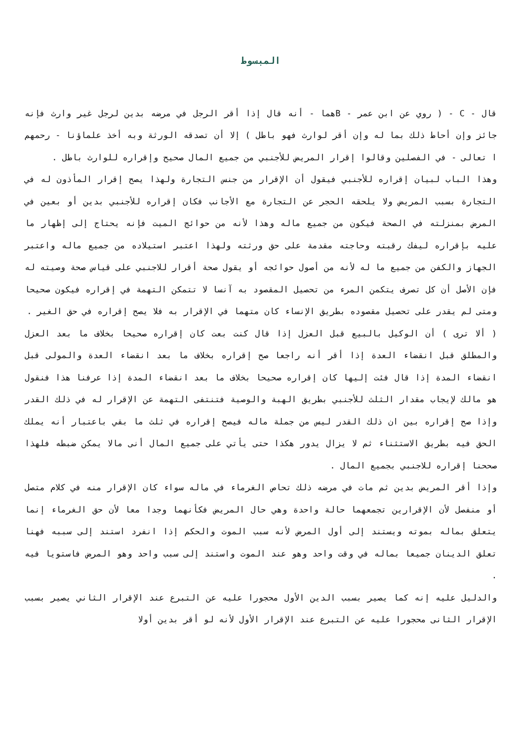المبسوط
قال - C - ( روي عن ابن عمر - Bهما - أنه قال إذا أقر الرجل في مرضه بدين لرجل غير وارث فإنه جائز وإن أحاط ذلك بما له وإن أقر لوارث فهو باطل ) إلا أن تصدقه الورثة وبه أخذ علماؤنا - رحمهم ا تعالى - في الفصلين وقالوا إقرار المريض للأجنبي من جميع المال صحيح وإقراره للوارث باطل .
وهذا الباب لبيان إقراره للأجنبي فيقول أن الإقرار من جنس التجارة ولهذا يصح إقرار المأذون له في التجارة بسبب المريض ولا يلحقه الحجر عن التجارة مع الأجانب فكان إقراره للأجنبي بدين أو بعين في المرض بمنزلته في الصحة فيكون من جميع ماله وهذا لأنه من حوائج الميت فإنه يحتاج إلى إظهار ما عليه بإقراره ليفك رقبته وحاجته مقدمة على حق ورثته ولهذا اعتبر استيلاده من جميع ماله واعتبر الجهاز والكفن من جميع ما له لأنه من أصول حوائجه أو يقول صحة أقرار للاجنبي على قياس صحة وصيته له فإن الأصل أن كل تصرف يتكمن المرء من تحصيل المقصود به آنسا لا تتمكن التهمة في إقراره فيكون صحيحا ومتى لم يقدر على تحصيل مقصوده بطريق الإنساء كان متهما في الإقرار به فلا يصح إقراره في حق الغير .
( ألا ترى ) أن الوكيل بالبيع قبل العزل إذا قال كنت بعت كان إقراره صحيحا بخلاف ما بعد العزل والمطلق قبل انقضاء العدة إذا أقر أنه راجعا صح إقراره بخلاف ما بعد انقضاء العدة والمولى قبل انقضاء المدة إذا قال فئت إليها كان إقراره صحيحا بخلاف ما بعد انقضاء المدة إذا عرفنا هذا فنقول هو مالك لإيجاب مقدار الثلث للأجنبي بطريق الهبة والوصية فتنتفى التهمة عن الإقرار له في ذلك القدر وإذا صح إقراره بين ان ذلك القدر ليس من جملة ماله فيصح إقراره في ثلث ما بقي باعتبار أنه يملك الحق فيه بطريق الاستثناء ثم لا يزال يدور هكذا حتى يأتي على جميع المال أنى مالا يمكن ضبطه فلهذا صححنا إقراره للاجنبي بجميع المال .
وإذا أقر المريض بدين ثم مات في مرضه ذلك تحاص الغرماء في ماله سواء كان الإقرار منه في كلام متصل أو منفصل لأن الإقرارين تجمعهما حالة واحدة وهي حال المريض فكأنهما وجدا معا لأن حق الغرماء إنما يتعلق بماله بموته ويستند إلى أول المرض لأنه سبب الموت والحكم إذا انفرد استند إلى سببه فهنا تعلق الدينان جميعا بماله في وقت واحد وهو عند الموت واستند إلى سبب واحد وهو المرض فاستويا فيه .
والدليل عليه إنه كما يصير بسبب الدين الأول محجورا عليه عن التبرع عند الإقرار الثاني يصير بسبب الإقرار الثانى محجورا عليه عن التبرع عند الإقرار الأول لأنه لو أقر بدين أولا